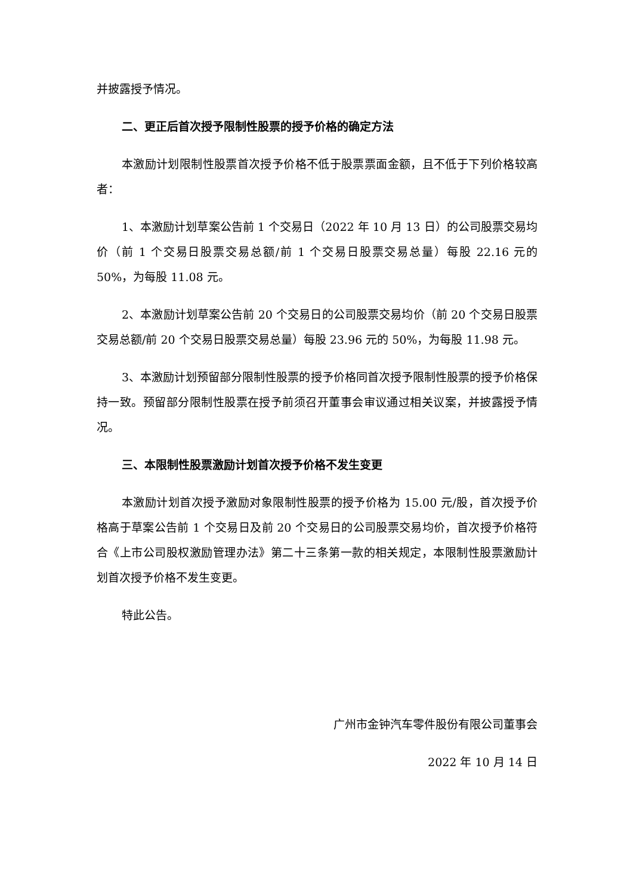并披露授予情况。
二、更正后首次授予限制性股票的授予价格的确定方法
本激励计划限制性股票首次授予价格不低于股票票面金额，且不低于下列价格较高者：
1、本激励计划草案公告前 1 个交易日（2022 年 10 月 13 日）的公司股票交易均价（前 1 个交易日股票交易总额/前 1 个交易日股票交易总量）每股 22.16 元的 50%，为每股 11.08 元。
2、本激励计划草案公告前 20 个交易日的公司股票交易均价（前 20 个交易日股票交易总额/前 20 个交易日股票交易总量）每股 23.96 元的 50%，为每股 11.98 元。
3、本激励计划预留部分限制性股票的授予价格同首次授予限制性股票的授予价格保持一致。预留部分限制性股票在授予前须召开董事会审议通过相关议案，并披露授予情况。
三、本限制性股票激励计划首次授予价格不发生变更
本激励计划首次授予激励对象限制性股票的授予价格为 15.00 元/股，首次授予价格高于草案公告前 1 个交易日及前 20 个交易日的公司股票交易均价，首次授予价格符合《上市公司股权激励管理办法》第二十三条第一款的相关规定，本限制性股票激励计划首次授予价格不发生变更。
特此公告。
广州市金钟汽车零件股份有限公司董事会
2022 年 10 月 14 日